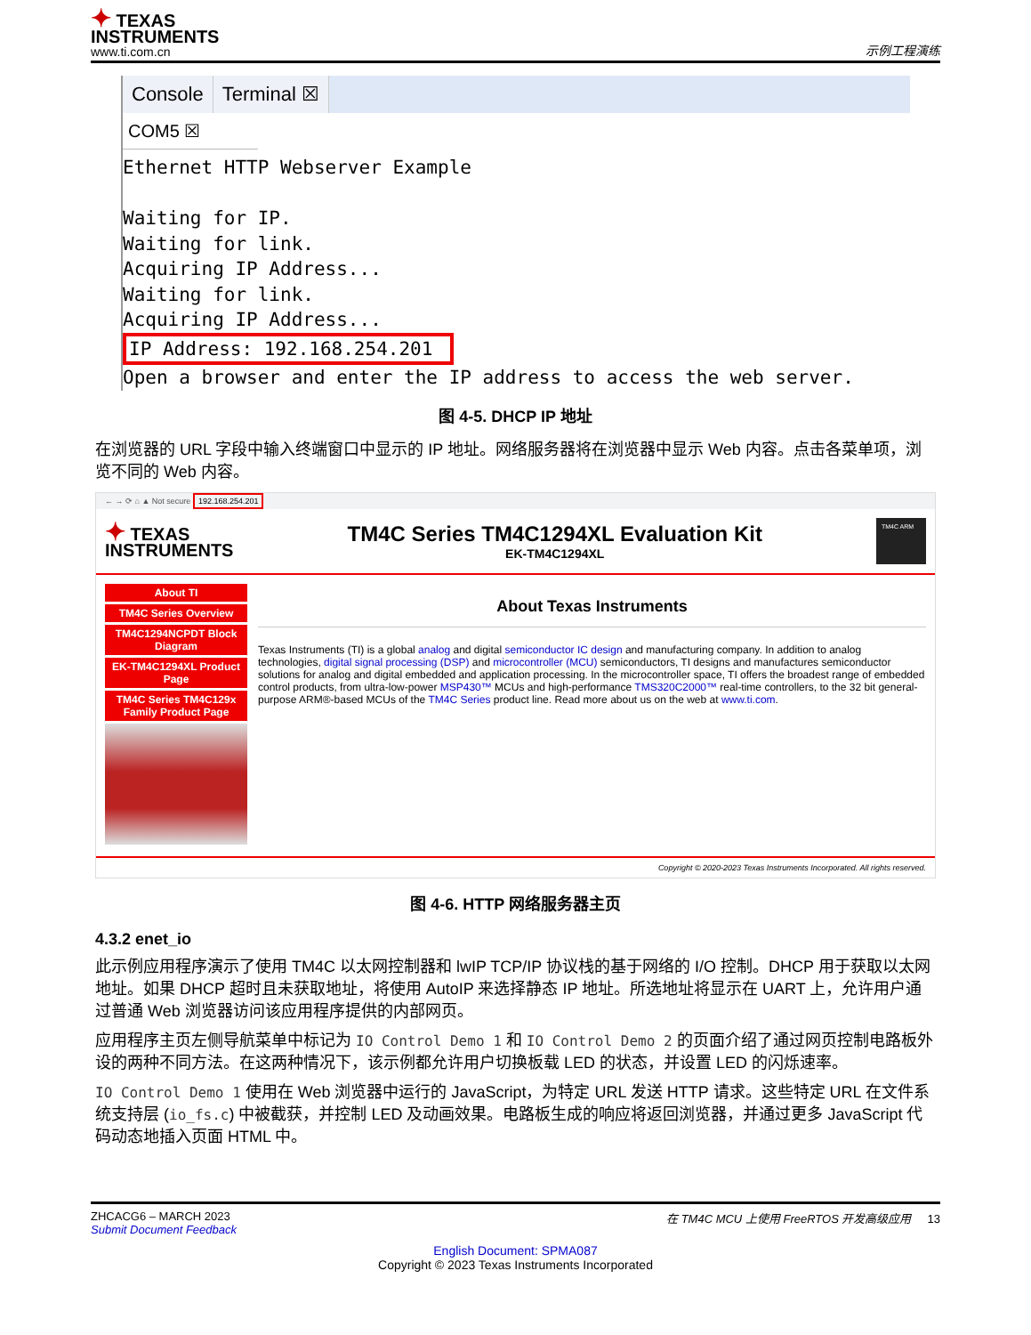✦ TEXAS
INSTRUMENTS
www.ti.com.cn
示例工程演练
Console Terminal ☒
COM5 ☒
Ethernet HTTP Webserver Example

Waiting for IP.
Waiting for link.
Acquiring IP Address...
Waiting for link.
Acquiring IP Address...
IP Address: 192.168.254.201
Open a browser and enter the IP address to access the web server.
图 4-5. DHCP IP 地址
在浏览器的 URL 字段中输入终端窗口中显示的 IP 地址。网络服务器将在浏览器中显示 Web 内容。点击各菜单项，浏览不同的 Web 内容。
← → ⟳ ⌂ ▲ Not secure 192.168.254.201
✦ TEXAS
INSTRUMENTS
TM4C Series TM4C1294XL Evaluation Kit
EK-TM4C1294XL
TM4C ARM
About TI
TM4C Series Overview
TM4C1294NCPDT Block Diagram
EK-TM4C1294XL Product Page
TM4C Series TM4C129x Family Product Page
About Texas Instruments
Texas Instruments (TI) is a global analog and digital semiconductor IC design and manufacturing company. In addition to analog technologies, digital signal processing (DSP) and microcontroller (MCU) semiconductors, TI designs and manufactures semiconductor solutions for analog and digital embedded and application processing. In the microcontroller space, TI offers the broadest range of embedded control products, from ultra-low-power MSP430™ MCUs and high-performance TMS320C2000™ real-time controllers, to the 32 bit general-purpose ARM®-based MCUs of the TM4C Series product line. Read more about us on the web at www.ti.com.
Copyright © 2020-2023 Texas Instruments Incorporated. All rights reserved.
图 4-6. HTTP 网络服务器主页
4.3.2 enet_io
此示例应用程序演示了使用 TM4C 以太网控制器和 lwIP TCP/IP 协议栈的基于网络的 I/O 控制。DHCP 用于获取以太网地址。如果 DHCP 超时且未获取地址，将使用 AutoIP 来选择静态 IP 地址。所选地址将显示在 UART 上，允许用户通过普通 Web 浏览器访问该应用程序提供的内部网页。
应用程序主页左侧导航菜单中标记为 IO Control Demo 1 和 IO Control Demo 2 的页面介绍了通过网页控制电路板外设的两种不同方法。在这两种情况下，该示例都允许用户切换板载 LED 的状态，并设置 LED 的闪烁速率。
IO Control Demo 1 使用在 Web 浏览器中运行的 JavaScript，为特定 URL 发送 HTTP 请求。这些特定 URL 在文件系统支持层 (io_fs.c) 中被截获，并控制 LED 及动画效果。电路板生成的响应将返回浏览器，并通过更多 JavaScript 代码动态地插入页面 HTML 中。
ZHCACG6 – MARCH 2023
Submit Document Feedback
在 TM4C MCU 上使用 FreeRTOS 开发高级应用 13
English Document: SPMA087
Copyright © 2023 Texas Instruments Incorporated